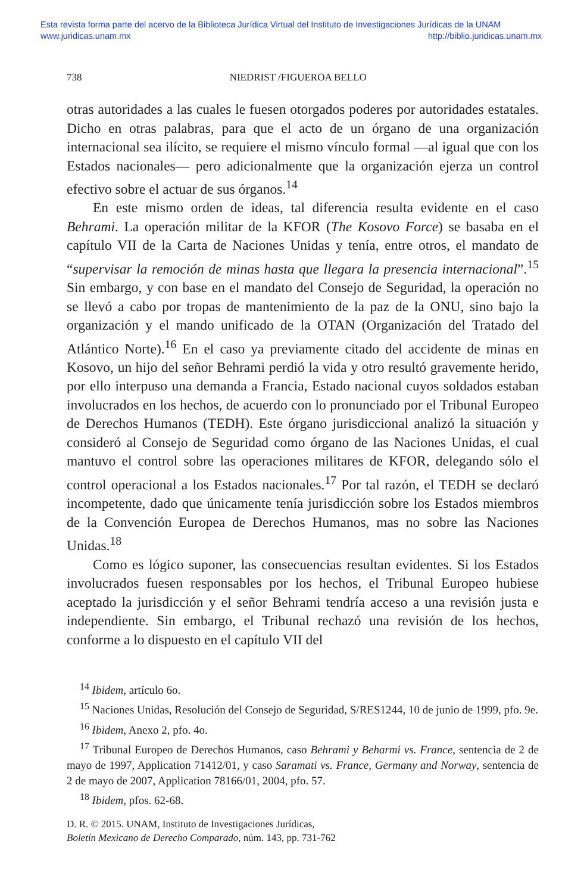Esta revista forma parte del acervo de la Biblioteca Jurídica Virtual del Instituto de Investigaciones Jurídicas de la UNAM
www.juridicas.unam.mx http://biblio.juridicas.unam.mx
738 NIEDRIST /FIGUEROA BELLO
otras autoridades a las cuales le fuesen otorgados poderes por autoridades estatales. Dicho en otras palabras, para que el acto de un órgano de una organización internacional sea ilícito, se requiere el mismo vínculo formal —al igual que con los Estados nacionales— pero adicionalmente que la organización ejerza un control efectivo sobre el actuar de sus órganos.<sup>14</sup>
En este mismo orden de ideas, tal diferencia resulta evidente en el caso Behrami. La operación militar de la KFOR (The Kosovo Force) se basaba en el capítulo VII de la Carta de Naciones Unidas y tenía, entre otros, el mandato de “supervisar la remoción de minas hasta que llegara la presencia internacional”.<sup>15</sup> Sin embargo, y con base en el mandato del Consejo de Seguridad, la operación no se llevó a cabo por tropas de mantenimiento de la paz de la ONU, sino bajo la organización y el mando unificado de la OTAN (Organización del Tratado del Atlántico Norte).<sup>16</sup> En el caso ya previamente citado del accidente de minas en Kosovo, un hijo del señor Behrami perdió la vida y otro resultó gravemente herido, por ello interpuso una demanda a Francia, Estado nacional cuyos soldados estaban involucrados en los hechos, de acuerdo con lo pronunciado por el Tribunal Europeo de Derechos Humanos (TEDH). Este órgano jurisdiccional analizó la situación y consideró al Consejo de Seguridad como órgano de las Naciones Unidas, el cual mantuvo el control sobre las operaciones militares de KFOR, delegando sólo el control operacional a los Estados nacionales.<sup>17</sup> Por tal razón, el TEDH se declaró incompetente, dado que únicamente tenía jurisdicción sobre los Estados miembros de la Convención Europea de Derechos Humanos, mas no sobre las Naciones Unidas.<sup>18</sup>
Como es lógico suponer, las consecuencias resultan evidentes. Si los Estados involucrados fuesen responsables por los hechos, el Tribunal Europeo hubiese aceptado la jurisdicción y el señor Behrami tendría acceso a una revisión justa e independiente. Sin embargo, el Tribunal rechazó una revisión de los hechos, conforme a lo dispuesto en el capítulo VII del
<sup>14</sup> Ibidem, artículo 6o.
<sup>15</sup> Naciones Unidas, Resolución del Consejo de Seguridad, S/RES1244, 10 de junio de 1999, pfo. 9e.
<sup>16</sup> Ibidem, Anexo 2, pfo. 4o.
<sup>17</sup> Tribunal Europeo de Derechos Humanos, caso Behrami y Beharmi vs. France, sentencia de 2 de mayo de 1997, Application 71412/01, y caso Saramati vs. France, Germany and Norway, sentencia de 2 de mayo de 2007, Application 78166/01, 2004, pfo. 57.
<sup>18</sup> Ibidem, pfos. 62-68.
D. R. © 2015. UNAM, Instituto de Investigaciones Jurídicas,
Boletín Mexicano de Derecho Comparado, núm. 143, pp. 731-762